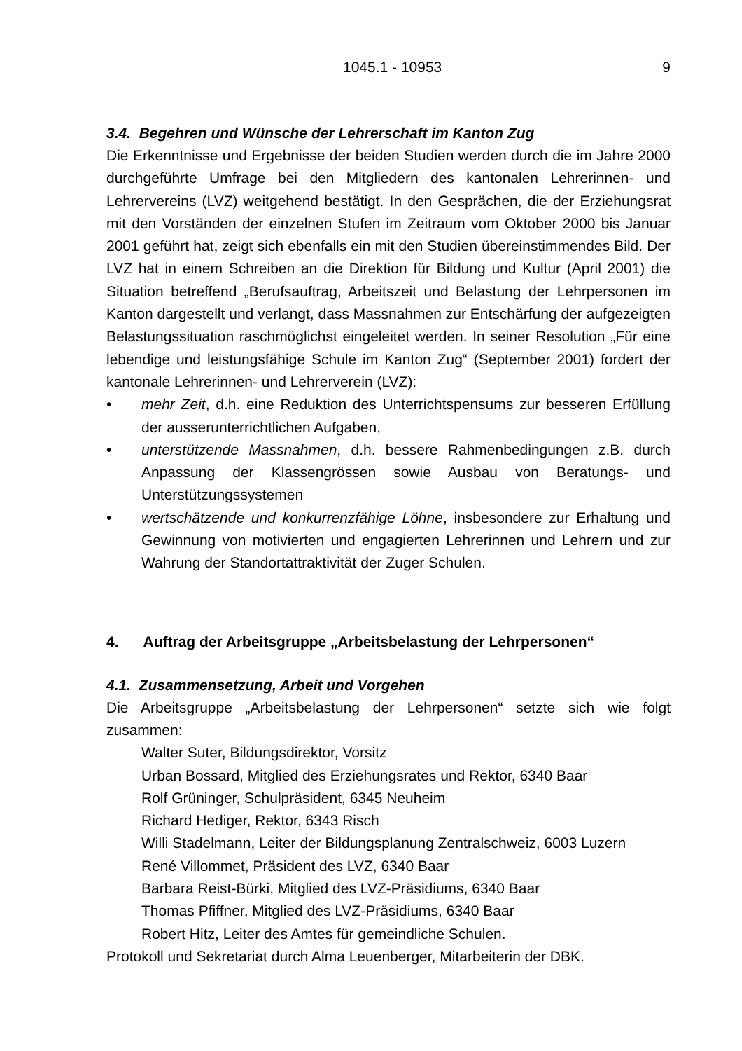1045.1 - 10953 9
3.4. Begehren und Wünsche der Lehrerschaft im Kanton Zug
Die Erkenntnisse und Ergebnisse der beiden Studien werden durch die im Jahre 2000 durchgeführte Umfrage bei den Mitgliedern des kantonalen Lehrerinnen- und Lehrervereins (LVZ) weitgehend bestätigt. In den Gesprächen, die der Erziehungsrat mit den Vorständen der einzelnen Stufen im Zeitraum vom Oktober 2000 bis Januar 2001 geführt hat, zeigt sich ebenfalls ein mit den Studien übereinstimmendes Bild. Der LVZ hat in einem Schreiben an die Direktion für Bildung und Kultur (April 2001) die Situation betreffend „Berufsauftrag, Arbeitszeit und Belastung der Lehrpersonen im Kanton dargestellt und verlangt, dass Massnahmen zur Entschärfung der aufgezeigten Belastungssituation raschmöglichst eingeleitet werden. In seiner Resolution „Für eine lebendige und leistungsfähige Schule im Kanton Zug“ (September 2001) fordert der kantonale Lehrerinnen- und Lehrerverein (LVZ):
• mehr Zeit, d.h. eine Reduktion des Unterrichtspensums zur besseren Erfüllung der ausserunterrichtlichen Aufgaben,
• unterstützende Massnahmen, d.h. bessere Rahmenbedingungen z.B. durch Anpassung der Klassengrössen sowie Ausbau von Beratungs- und Unterstützungssystemen
• wertschätzende und konkurrenzfähige Löhne, insbesondere zur Erhaltung und Gewinnung von motivierten und engagierten Lehrerinnen und Lehrern und zur Wahrung der Standortattraktivität der Zuger Schulen.
4. Auftrag der Arbeitsgruppe „Arbeitsbelastung der Lehrpersonen“
4.1. Zusammensetzung, Arbeit und Vorgehen
Die Arbeitsgruppe „Arbeitsbelastung der Lehrpersonen“ setzte sich wie folgt zusammen:
Walter Suter, Bildungsdirektor, Vorsitz
Urban Bossard, Mitglied des Erziehungsrates und Rektor, 6340 Baar
Rolf Grüninger, Schulpräsident, 6345 Neuheim
Richard Hediger, Rektor, 6343 Risch
Willi Stadelmann, Leiter der Bildungsplanung Zentralschweiz, 6003 Luzern
René Villommet, Präsident des LVZ, 6340 Baar
Barbara Reist-Bürki, Mitglied des LVZ-Präsidiums, 6340 Baar
Thomas Pfiffner, Mitglied des LVZ-Präsidiums, 6340 Baar
Robert Hitz, Leiter des Amtes für gemeindliche Schulen.
Protokoll und Sekretariat durch Alma Leuenberger, Mitarbeiterin der DBK.